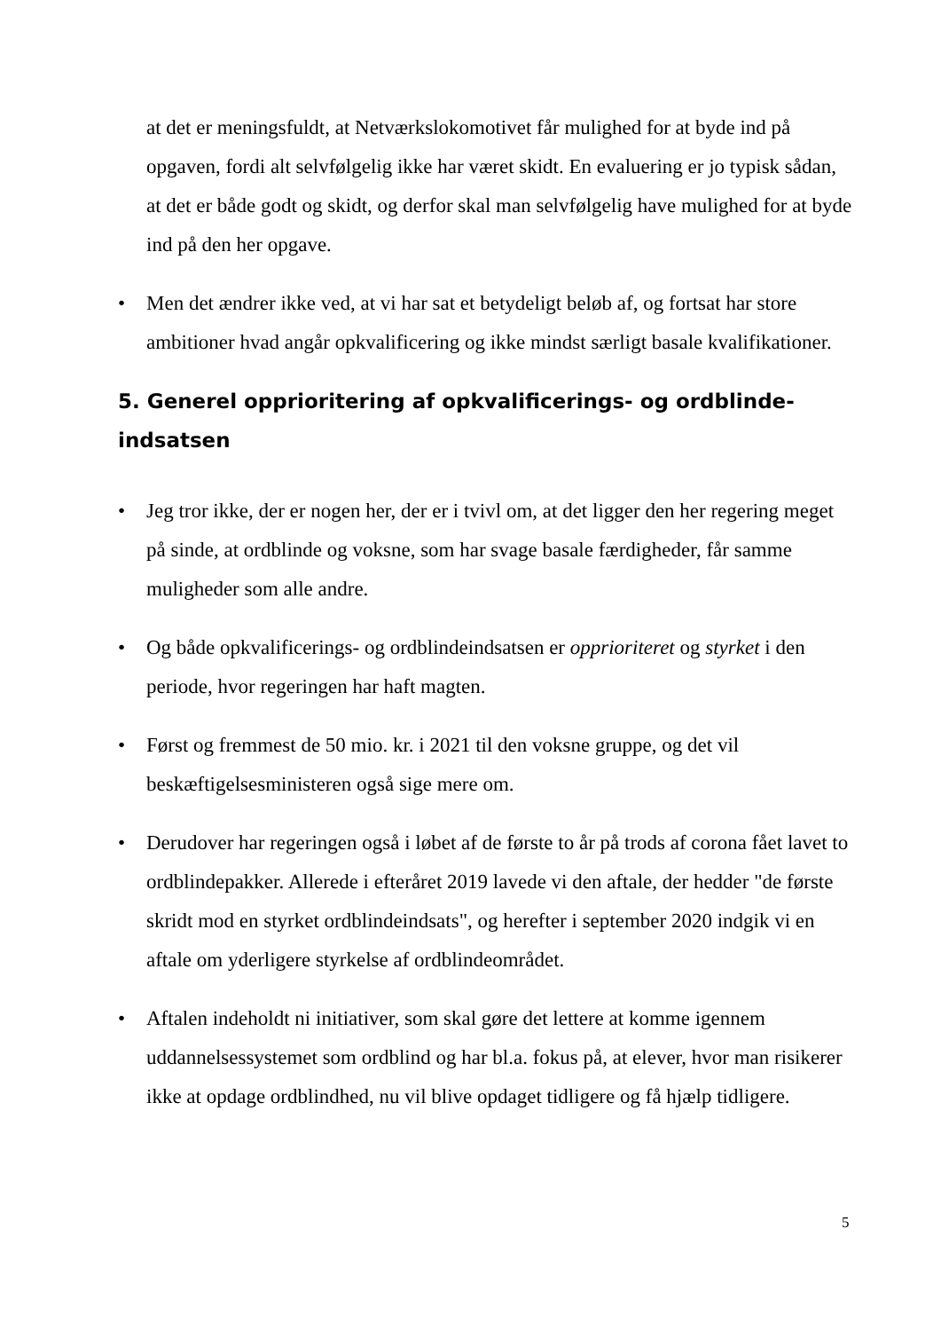at det er meningsfuldt, at Netværkslokomotivet får mulighed for at byde ind på opgaven, fordi alt selvfølgelig ikke har været skidt. En evaluering er jo typisk sådan, at det er både godt og skidt, og derfor skal man selvfølgelig have mulighed for at byde ind på den her opgave.
• Men det ændrer ikke ved, at vi har sat et betydeligt beløb af, og fortsat har store ambitioner hvad angår opkvalificering og ikke mindst særligt basale kvalifikationer.
5. Generel opprioritering af opkvalificerings- og ordblinde-indsatsen
• Jeg tror ikke, der er nogen her, der er i tvivl om, at det ligger den her regering meget på sinde, at ordblinde og voksne, som har svage basale færdigheder, får samme muligheder som alle andre.
• Og både opkvalificerings- og ordblindeindsatsen er opprioriteret og styrket i den periode, hvor regeringen har haft magten.
• Først og fremmest de 50 mio. kr. i 2021 til den voksne gruppe, og det vil beskæftigelsesministeren også sige mere om.
• Derudover har regeringen også i løbet af de første to år på trods af corona fået lavet to ordblindepakker. Allerede i efteråret 2019 lavede vi den aftale, der hedder "de første skridt mod en styrket ordblindeindsats", og herefter i september 2020 indgik vi en aftale om yderligere styrkelse af ordblindeområdet.
• Aftalen indeholdt ni initiativer, som skal gøre det lettere at komme igennem uddannelsessystemet som ordblind og har bl.a. fokus på, at elever, hvor man risikerer ikke at opdage ordblindhed, nu vil blive opdaget tidligere og få hjælp tidligere.
5